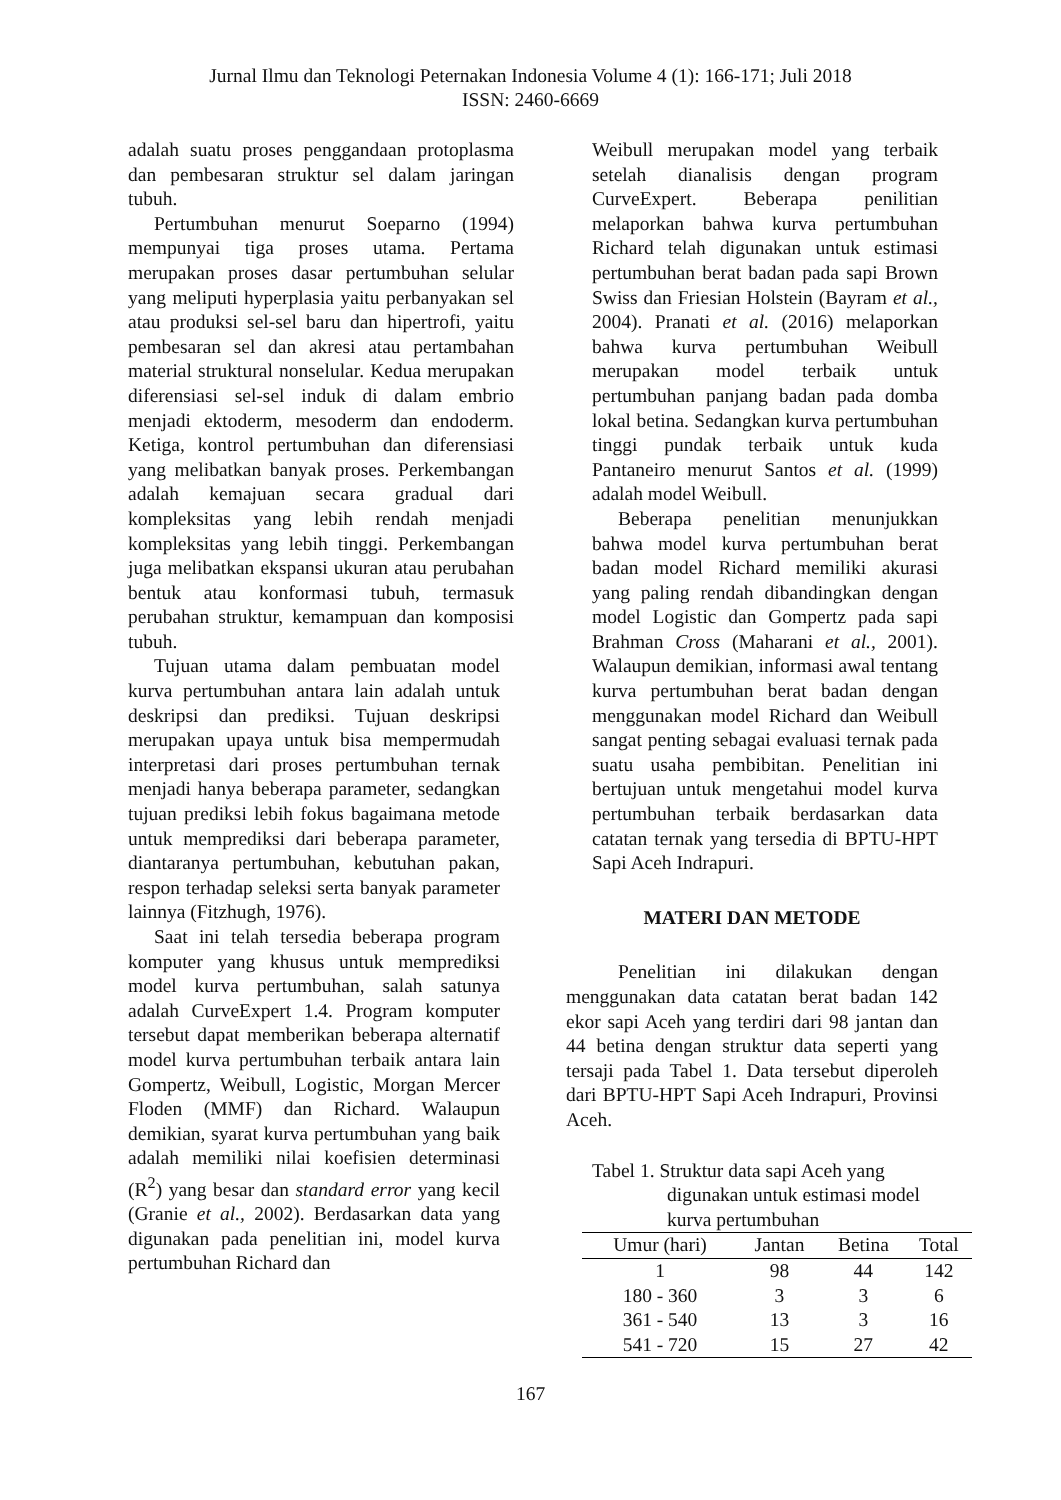Jurnal Ilmu dan Teknologi Peternakan Indonesia Volume 4 (1): 166-171; Juli 2018
ISSN: 2460-6669
adalah suatu proses penggandaan protoplasma dan pembesaran struktur sel dalam jaringan tubuh.
Pertumbuhan menurut Soeparno (1994) mempunyai tiga proses utama. Pertama merupakan proses dasar pertumbuhan selular yang meliputi hyperplasia yaitu perbanyakan sel atau produksi sel-sel baru dan hipertrofi, yaitu pembesaran sel dan akresi atau pertambahan material struktural nonselular. Kedua merupakan diferensiasi sel-sel induk di dalam embrio menjadi ektoderm, mesoderm dan endoderm. Ketiga, kontrol pertumbuhan dan diferensiasi yang melibatkan banyak proses. Perkembangan adalah kemajuan secara gradual dari kompleksitas yang lebih rendah menjadi kompleksitas yang lebih tinggi. Perkembangan juga melibatkan ekspansi ukuran atau perubahan bentuk atau konformasi tubuh, termasuk perubahan struktur, kemampuan dan komposisi tubuh.
Tujuan utama dalam pembuatan model kurva pertumbuhan antara lain adalah untuk deskripsi dan prediksi. Tujuan deskripsi merupakan upaya untuk bisa mempermudah interpretasi dari proses pertumbuhan ternak menjadi hanya beberapa parameter, sedangkan tujuan prediksi lebih fokus bagaimana metode untuk memprediksi dari beberapa parameter, diantaranya pertumbuhan, kebutuhan pakan, respon terhadap seleksi serta banyak parameter lainnya (Fitzhugh, 1976).
Saat ini telah tersedia beberapa program komputer yang khusus untuk memprediksi model kurva pertumbuhan, salah satunya adalah CurveExpert 1.4. Program komputer tersebut dapat memberikan beberapa alternatif model kurva pertumbuhan terbaik antara lain Gompertz, Weibull, Logistic, Morgan Mercer Floden (MMF) dan Richard. Walaupun demikian, syarat kurva pertumbuhan yang baik adalah memiliki nilai koefisien determinasi (R<sup>2</sup>) yang besar dan standard error yang kecil (Granie et al., 2002). Berdasarkan data yang digunakan pada penelitian ini, model kurva pertumbuhan Richard dan
Weibull merupakan model yang terbaik setelah dianalisis dengan program CurveExpert. Beberapa penilitian melaporkan bahwa kurva pertumbuhan Richard telah digunakan untuk estimasi pertumbuhan berat badan pada sapi Brown Swiss dan Friesian Holstein (Bayram et al., 2004). Pranati et al. (2016) melaporkan bahwa kurva pertumbuhan Weibull merupakan model terbaik untuk pertumbuhan panjang badan pada domba lokal betina. Sedangkan kurva pertumbuhan tinggi pundak terbaik untuk kuda Pantaneiro menurut Santos et al. (1999) adalah model Weibull.
Beberapa penelitian menunjukkan bahwa model kurva pertumbuhan berat badan model Richard memiliki akurasi yang paling rendah dibandingkan dengan model Logistic dan Gompertz pada sapi Brahman Cross (Maharani et al., 2001). Walaupun demikian, informasi awal tentang kurva pertumbuhan berat badan dengan menggunakan model Richard dan Weibull sangat penting sebagai evaluasi ternak pada suatu usaha pembibitan. Penelitian ini bertujuan untuk mengetahui model kurva pertumbuhan terbaik berdasarkan data catatan ternak yang tersedia di BPTU-HPT Sapi Aceh Indrapuri.
MATERI DAN METODE
Penelitian ini dilakukan dengan menggunakan data catatan berat badan 142 ekor sapi Aceh yang terdiri dari 98 jantan dan 44 betina dengan struktur data seperti yang tersaji pada Tabel 1. Data tersebut diperoleh dari BPTU-HPT Sapi Aceh Indrapuri, Provinsi Aceh.
Tabel 1. Struktur data sapi Aceh yang
digunakan untuk estimasi model
kurva pertumbuhan
| Umur (hari) | Jantan | Betina | Total |
| --- | --- | --- | --- |
| 1 | 98 | 44 | 142 |
| 180 - 360 | 3 | 3 | 6 |
| 361 - 540 | 13 | 3 | 16 |
| 541 - 720 | 15 | 27 | 42 |
167